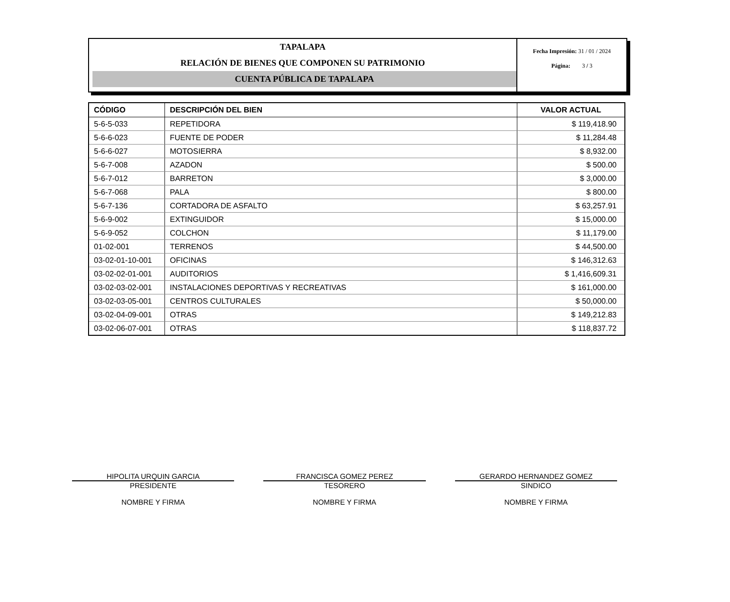TAPALAPA
RELACIÓN DE BIENES QUE COMPONEN SU PATRIMONIO
CUENTA PÚBLICA DE TAPALAPA
Fecha Impresión: 31 / 01 / 2024
Página: 3 / 3
| CÓDIGO | DESCRIPCIÓN DEL BIEN | VALOR ACTUAL |
| --- | --- | --- |
| 5-6-5-033 | REPETIDORA | $ 119,418.90 |
| 5-6-6-023 | FUENTE DE PODER | $ 11,284.48 |
| 5-6-6-027 | MOTOSIERRA | $ 8,932.00 |
| 5-6-7-008 | AZADON | $ 500.00 |
| 5-6-7-012 | BARRETON | $ 3,000.00 |
| 5-6-7-068 | PALA | $ 800.00 |
| 5-6-7-136 | CORTADORA DE ASFALTO | $ 63,257.91 |
| 5-6-9-002 | EXTINGUIDOR | $ 15,000.00 |
| 5-6-9-052 | COLCHON | $ 11,179.00 |
| 01-02-001 | TERRENOS | $ 44,500.00 |
| 03-02-01-10-001 | OFICINAS | $ 146,312.63 |
| 03-02-02-01-001 | AUDITORIOS | $ 1,416,609.31 |
| 03-02-03-02-001 | INSTALACIONES DEPORTIVAS Y RECREATIVAS | $ 161,000.00 |
| 03-02-03-05-001 | CENTROS CULTURALES | $ 50,000.00 |
| 03-02-04-09-001 | OTRAS | $ 149,212.83 |
| 03-02-06-07-001 | OTRAS | $ 118,837.72 |
HIPOLITA URQUIN GARCIA
PRESIDENTE
NOMBRE Y FIRMA
FRANCISCA GOMEZ PEREZ
TESORERO
NOMBRE Y FIRMA
GERARDO HERNANDEZ GOMEZ
SINDICO
NOMBRE Y FIRMA